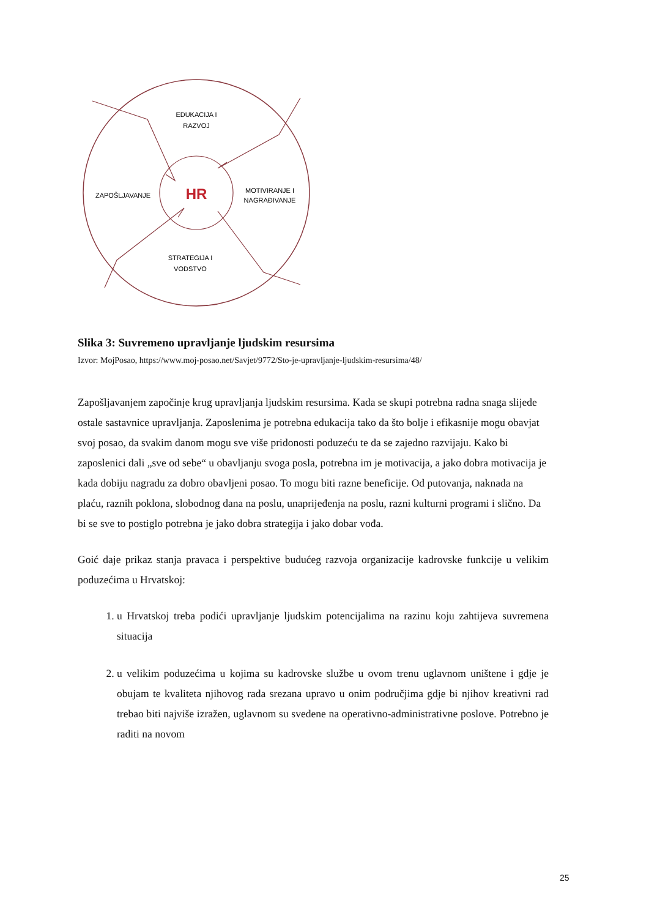EDUKACIJA I
RAZVOJ
ZAPOŠLJAVANJE
HR
MOTIVIRANJE I
NAGRAĐIVANJE
STRATEGIJA I
VODSTVO
Slika 3: Suvremeno upravljanje ljudskim resursima
Izvor: MojPosao, https://www.moj-posao.net/Savjet/9772/Sto-je-upravljanje-ljudskim-resursima/48/
Zapošljavanjem započinje krug upravljanja ljudskim resursima. Kada se skupi potrebna radna snaga slijede ostale sastavnice upravljanja. Zaposlenima je potrebna edukacija tako da što bolje i efikasnije mogu obavjat svoj posao, da svakim danom mogu sve više pridonosti poduzeću te da se zajedno razvijaju. Kako bi zaposlenici dali „sve od sebe“ u obavljanju svoga posla, potrebna im je motivacija, a jako dobra motivacija je kada dobiju nagradu za dobro obavljeni posao. To mogu biti razne beneficije. Od putovanja, naknada na plaću, raznih poklona, slobodnog dana na poslu, unaprijeđenja na poslu, razni kulturni programi i slično. Da bi se sve to postiglo potrebna je jako dobra strategija i jako dobar vođa.
Goić daje prikaz stanja pravaca i perspektive budućeg razvoja organizacije kadrovske funkcije u velikim poduzećima u Hrvatskoj:
1. u Hrvatskoj treba podići upravljanje ljudskim potencijalima na razinu koju zahtijeva suvremena situacija
2. u velikim poduzećima u kojima su kadrovske službe u ovom trenu uglavnom uništene i gdje je obujam te kvaliteta njihovog rada srezana upravo u onim područjima gdje bi njihov kreativni rad trebao biti najviše izražen, uglavnom su svedene na operativno-administrativne poslove. Potrebno je raditi na novom
25